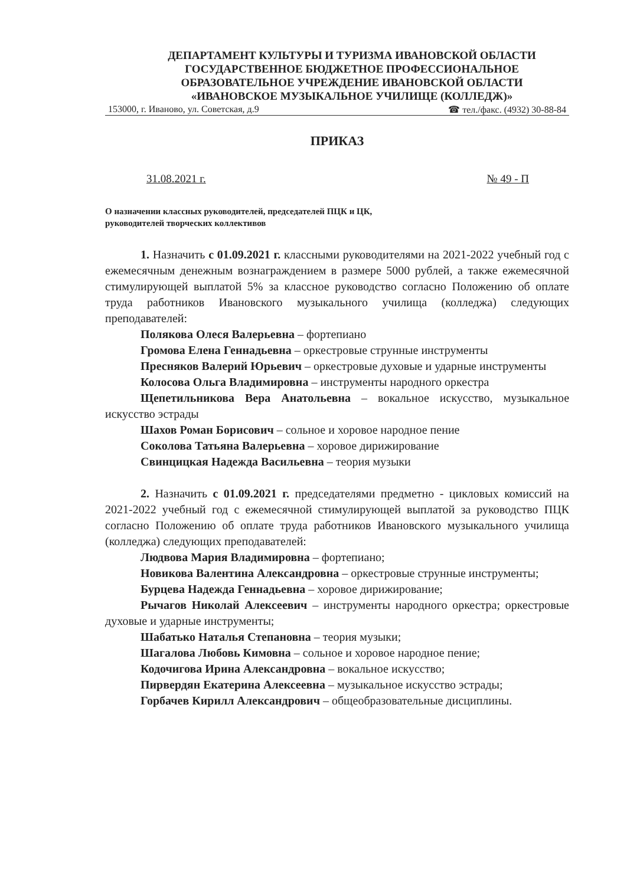ДЕПАРТАМЕНТ КУЛЬТУРЫ И ТУРИЗМА ИВАНОВСКОЙ ОБЛАСТИ
ГОСУДАРСТВЕННОЕ БЮДЖЕТНОЕ ПРОФЕССИОНАЛЬНОЕ
ОБРАЗОВАТЕЛЬНОЕ УЧРЕЖДЕНИЕ ИВАНОВСКОЙ ОБЛАСТИ
«ИВАНОВСКОЕ МУЗЫКАЛЬНОЕ УЧИЛИЩЕ (КОЛЛЕДЖ)»
153000, г. Иваново, ул. Советская, д.9 ☎ тел./факс. (4932) 30-88-84
ПРИКАЗ
31.08.2021 г. № 49 - П
О назначении классных руководителей, председателей ПЦК и ЦК,
руководителей творческих коллективов
1. Назначить с 01.09.2021 г. классными руководителями на 2021-2022 учебный год с ежемесячным денежным вознаграждением в размере 5000 рублей, а также ежемесячной стимулирующей выплатой 5% за классное руководство согласно Положению об оплате труда работников Ивановского музыкального училища (колледжа) следующих преподавателей:
Полякова Олеся Валерьевна – фортепиано
Громова Елена Геннадьевна – оркестровые струнные инструменты
Пресняков Валерий Юрьевич – оркестровые духовые и ударные инструменты
Колосова Ольга Владимировна – инструменты народного оркестра
Щепетильникова Вера Анатольевна – вокальное искусство, музыкальное искусство эстрады
Шахов Роман Борисович – сольное и хоровое народное пение
Соколова Татьяна Валерьевна – хоровое дирижирование
Свинцицкая Надежда Васильевна – теория музыки
2. Назначить с 01.09.2021 г. председателями предметно - цикловых комиссий на 2021-2022 учебный год с ежемесячной стимулирующей выплатой за руководство ПЦК согласно Положению об оплате труда работников Ивановского музыкального училища (колледжа) следующих преподавателей:
Людвова Мария Владимировна – фортепиано;
Новикова Валентина Александровна – оркестровые струнные инструменты;
Бурцева Надежда Геннадьевна – хоровое дирижирование;
Рычагов Николай Алексеевич – инструменты народного оркестра; оркестровые духовые и ударные инструменты;
Шабатько Наталья Степановна – теория музыки;
Шагалова Любовь Кимовна – сольное и хоровое народное пение;
Кодочигова Ирина Александровна – вокальное искусство;
Пирвердян Екатерина Алексеевна – музыкальное искусство эстрады;
Горбачев Кирилл Александрович – общеобразовательные дисциплины.